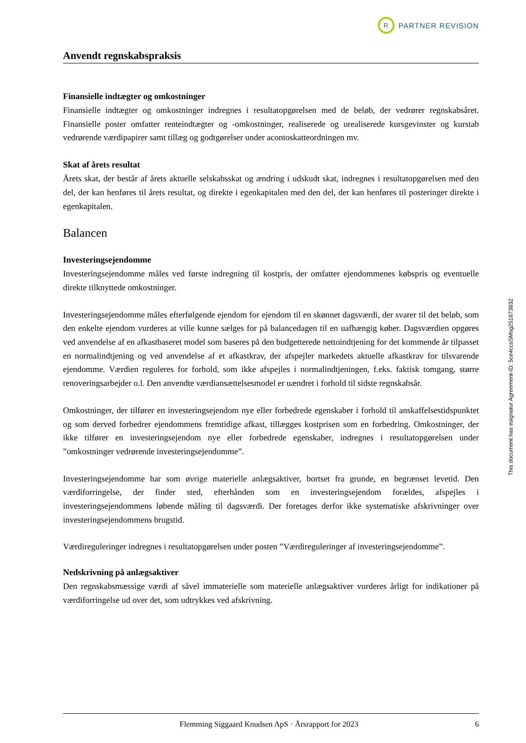R PARTNER REVISION
Anvendt regnskabspraksis
Finansielle indtægter og omkostninger
Finansielle indtægter og omkostninger indregnes i resultatopgørelsen med de beløb, der vedrører regnskabsåret. Finansielle poster omfatter renteindtægter og -omkostninger, realiserede og urealiserede kursgevinster og kurstab vedrørende værdipapirer samt tillæg og godtgørelser under acontoskatteordningen mv.
Skat af årets resultat
Årets skat, der består af årets aktuelle selskabsskat og ændring i udskudt skat, indregnes i resultatopgørelsen med den del, der kan henføres til årets resultat, og direkte i egenkapitalen med den del, der kan henføres til posteringer direkte i egenkapitalen.
Balancen
Investeringsejendomme
Investeringsejendomme måles ved første indregning til kostpris, der omfatter ejendommenes købspris og eventuelle direkte tilknyttede omkostninger.
Investeringsejendomme måles efterfølgende ejendom for ejendom til en skønnet dagsværdi, der svarer til det beløb, som den enkelte ejendom vurderes at ville kunne sælges for på balancedagen til en uafhængig køber. Dagsværdien opgøres ved anvendelse af en afkastbaseret model som baseres på den budgetterede nettoindtjening for det kommende år tilpasset en normalindtjening og ved anvendelse af et afkastkrav, der afspejler markedets aktuelle afkastkrav for tilsvarende ejendomme. Værdien reguleres for forhold, som ikke afspejles i normalindtjeningen, f.eks. faktisk tomgang, større renoveringsarbejder o.l. Den anvendte værdiansættelsesmodel er uændret i forhold til sidste regnskabsår.
Omkostninger, der tilfører en investeringsejendom nye eller forbedrede egenskaber i forhold til anskaffelsestidspunktet og som derved forbedrer ejendommens fremtidige afkast, tillægges kostprisen som en forbedring. Omkostninger, der ikke tilfører en investeringsejendom nye eller forbedrede egenskaber, indregnes i resultatopgørelsen under ”omkostninger vedrørende investeringsejendomme”.
Investeringsejendomme har som øvrige materielle anlægsaktiver, bortset fra grunde, en begrænset levetid. Den værdiforringelse, der finder sted, efterhånden som en investeringsejendom forældes, afspejles i investeringsejendommens løbende måling til dagsværdi. Der foretages derfor ikke systematiske afskrivninger over investeringsejendommens brugstid.
Værdireguleringer indregnes i resultatopgørelsen under posten ”Værdireguleringer af investeringsejendomme”.
Nedskrivning på anlægsaktiver
Den regnskabsmæssige værdi af såvel immaterielle som materielle anlægsaktiver vurderes årligt for indikationer på værdiforringelse ud over det, som udtrykkes ved afskrivning.
This document has esignatur Agreement-ID: 5ce4ccsSMsg251873832
Flemming Siggaard Knudsen ApS · Årsrapport for 2023 6